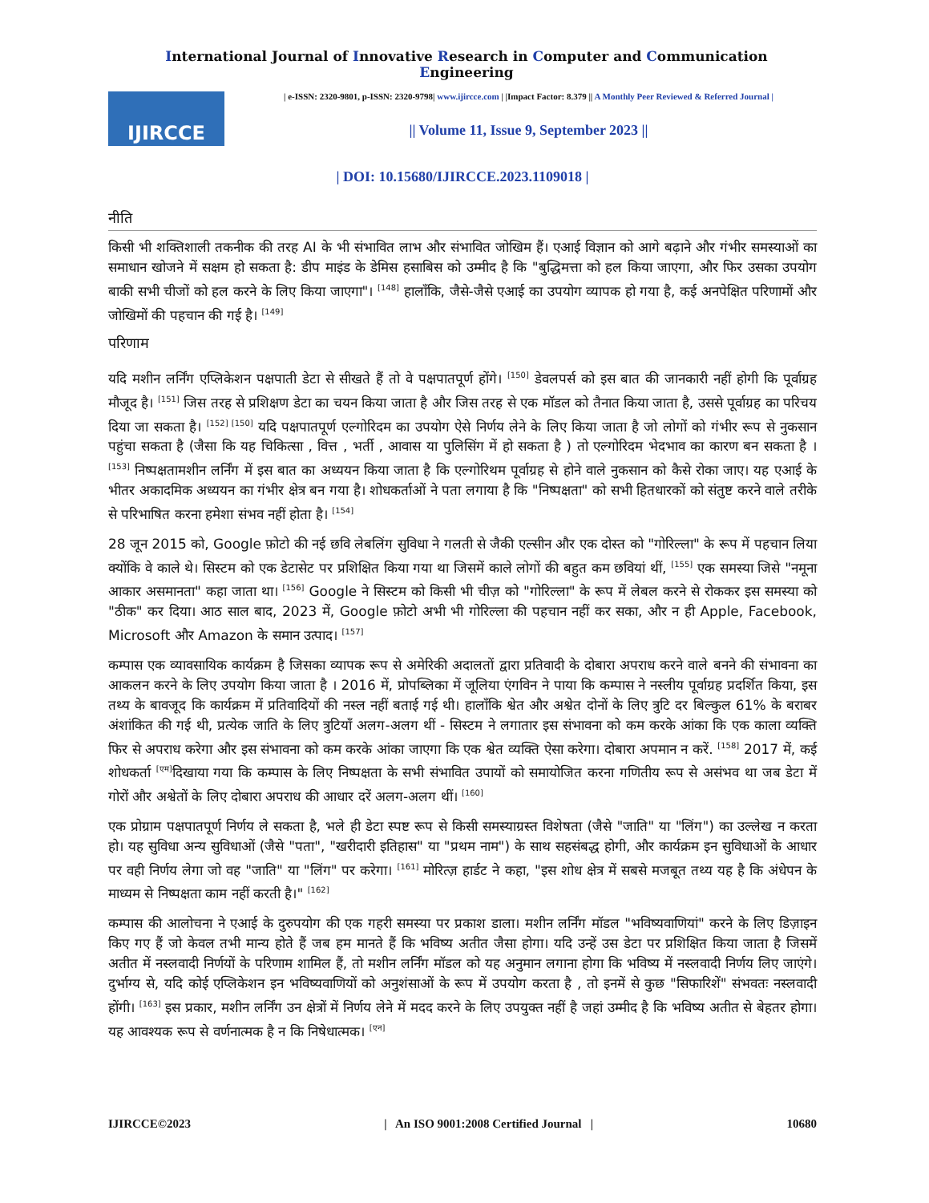International Journal of Innovative Research in Computer and Communication Engineering
IJIRCCE
| e-ISSN: 2320-9801, p-ISSN: 2320-9798| www.ijircce.com | |Impact Factor: 8.379 || A Monthly Peer Reviewed & Referred Journal |
|| Volume 11, Issue 9, September 2023 ||
| DOI: 10.15680/IJIRCCE.2023.1109018 |
नीति
किसी भी शक्तिशाली तकनीक की तरह AI के भी संभावित लाभ और संभावित जोखिम हैं। एआई विज्ञान को आगे बढ़ाने और गंभीर समस्याओं का समाधान खोजने में सक्षम हो सकता है: डीप माइंड के डेमिस हसाबिस को उम्मीद है कि "बुद्धिमत्ता को हल किया जाएगा, और फिर उसका उपयोग बाकी सभी चीजों को हल करने के लिए किया जाएगा"। <sup>[148]</sup> हालाँकि, जैसे-जैसे एआई का उपयोग व्यापक हो गया है, कई अनपेक्षित परिणामों और जोखिमों की पहचान की गई है। <sup>[149]</sup>
परिणाम
यदि मशीन लर्निंग एप्लिकेशन पक्षपाती डेटा से सीखते हैं तो वे पक्षपातपूर्ण होंगे। <sup>[150]</sup> डेवलपर्स को इस बात की जानकारी नहीं होगी कि पूर्वाग्रह मौजूद है। <sup>[151]</sup> जिस तरह से प्रशिक्षण डेटा का चयन किया जाता है और जिस तरह से एक मॉडल को तैनात किया जाता है, उससे पूर्वाग्रह का परिचय दिया जा सकता है। <sup>[152] [150]</sup> यदि पक्षपातपूर्ण एल्गोरिदम का उपयोग ऐसे निर्णय लेने के लिए किया जाता है जो लोगों को गंभीर रूप से नुकसान पहुंचा सकता है (जैसा कि यह चिकित्सा , वित्त , भर्ती , आवास या पुलिसिंग में हो सकता है ) तो एल्गोरिदम भेदभाव का कारण बन सकता है । <sup>[153]</sup> निष्पक्षतामशीन लर्निंग में इस बात का अध्ययन किया जाता है कि एल्गोरिथम पूर्वाग्रह से होने वाले नुकसान को कैसे रोका जाए। यह एआई के भीतर अकादमिक अध्ययन का गंभीर क्षेत्र बन गया है। शोधकर्ताओं ने पता लगाया है कि "निष्पक्षता" को सभी हितधारकों को संतुष्ट करने वाले तरीके से परिभाषित करना हमेशा संभव नहीं होता है। <sup>[154]</sup>
28 जून 2015 को, Google फ़ोटो की नई छवि लेबलिंग सुविधा ने गलती से जैकी एल्सीन और एक दोस्त को "गोरिल्ला" के रूप में पहचान लिया क्योंकि वे काले थे। सिस्टम को एक डेटासेट पर प्रशिक्षित किया गया था जिसमें काले लोगों की बहुत कम छवियां थीं, <sup>[155]</sup> एक समस्या जिसे "नमूना आकार असमानता" कहा जाता था। <sup>[156]</sup> Google ने सिस्टम को किसी भी चीज़ को "गोरिल्ला" के रूप में लेबल करने से रोककर इस समस्या को "ठीक" कर दिया। आठ साल बाद, 2023 में, Google फ़ोटो अभी भी गोरिल्ला की पहचान नहीं कर सका, और न ही Apple, Facebook, Microsoft और Amazon के समान उत्पाद। <sup>[157]</sup>
कम्पास एक व्यावसायिक कार्यक्रम है जिसका व्यापक रूप से अमेरिकी अदालतों द्वारा प्रतिवादी के दोबारा अपराध करने वाले बनने की संभावना का आकलन करने के लिए उपयोग किया जाता है । 2016 में, प्रोपब्लिका में जूलिया एंगविन ने पाया कि कम्पास ने नस्लीय पूर्वाग्रह प्रदर्शित किया, इस तथ्य के बावजूद कि कार्यक्रम में प्रतिवादियों की नस्ल नहीं बताई गई थी। हालाँकि श्वेत और अश्वेत दोनों के लिए त्रुटि दर बिल्कुल 61% के बराबर अंशांकित की गई थी, प्रत्येक जाति के लिए त्रुटियाँ अलग-अलग थीं - सिस्टम ने लगातार इस संभावना को कम करके आंका कि एक काला व्यक्ति फिर से अपराध करेगा और इस संभावना को कम करके आंका जाएगा कि एक श्वेत व्यक्ति ऐसा करेगा। दोबारा अपमान न करें. <sup>[158]</sup> 2017 में, कई शोधकर्ता <sup>[एम]</sup>दिखाया गया कि कम्पास के लिए निष्पक्षता के सभी संभावित उपायों को समायोजित करना गणितीय रूप से असंभव था जब डेटा में गोरों और अश्वेतों के लिए दोबारा अपराध की आधार दरें अलग-अलग थीं। <sup>[160]</sup>
एक प्रोग्राम पक्षपातपूर्ण निर्णय ले सकता है, भले ही डेटा स्पष्ट रूप से किसी समस्याग्रस्त विशेषता (जैसे "जाति" या "लिंग") का उल्लेख न करता हो। यह सुविधा अन्य सुविधाओं (जैसे "पता", "खरीदारी इतिहास" या "प्रथम नाम") के साथ सहसंबद्ध होगी, और कार्यक्रम इन सुविधाओं के आधार पर वही निर्णय लेगा जो वह "जाति" या "लिंग" पर करेगा। <sup>[161]</sup> मोरित्ज़ हार्डट ने कहा, "इस शोध क्षेत्र में सबसे मजबूत तथ्य यह है कि अंधेपन के माध्यम से निष्पक्षता काम नहीं करती है।" <sup>[162]</sup>
कम्पास की आलोचना ने एआई के दुरुपयोग की एक गहरी समस्या पर प्रकाश डाला। मशीन लर्निंग मॉडल "भविष्यवाणियां" करने के लिए डिज़ाइन किए गए हैं जो केवल तभी मान्य होते हैं जब हम मानते हैं कि भविष्य अतीत जैसा होगा। यदि उन्हें उस डेटा पर प्रशिक्षित किया जाता है जिसमें अतीत में नस्लवादी निर्णयों के परिणाम शामिल हैं, तो मशीन लर्निंग मॉडल को यह अनुमान लगाना होगा कि भविष्य में नस्लवादी निर्णय लिए जाएंगे। दुर्भाग्य से, यदि कोई एप्लिकेशन इन भविष्यवाणियों को अनुशंसाओं के रूप में उपयोग करता है , तो इनमें से कुछ "सिफारिशें" संभवतः नस्लवादी होंगी। <sup>[163]</sup> इस प्रकार, मशीन लर्निंग उन क्षेत्रों में निर्णय लेने में मदद करने के लिए उपयुक्त नहीं है जहां उम्मीद है कि भविष्य अतीत से बेहतर होगा। यह आवश्यक रूप से वर्णनात्मक है न कि निषेधात्मक। <sup>[एन]</sup>
IJIRCCE©2023 | An ISO 9001:2008 Certified Journal | 10680